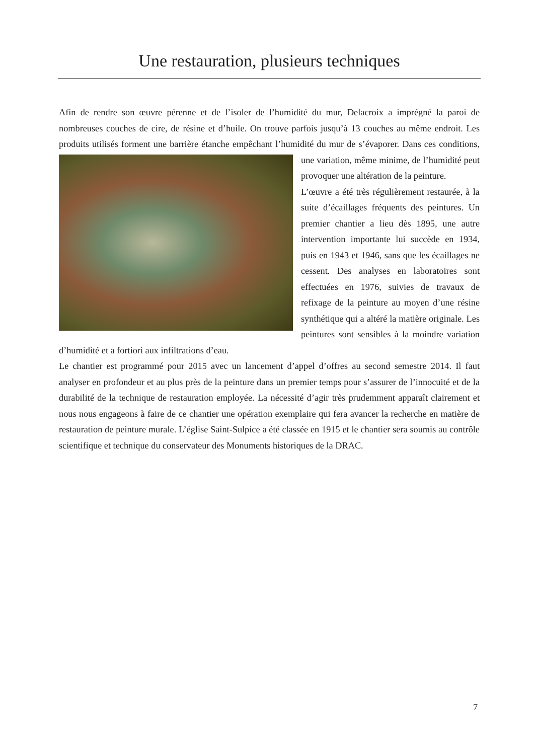Une restauration, plusieurs techniques
Afin de rendre son œuvre pérenne et de l’isoler de l’humidité du mur, Delacroix a imprégné la paroi de nombreuses couches de cire, de résine et d’huile. On trouve parfois jusqu’à 13 couches au même endroit. Les produits utilisés forment une barrière étanche empêchant l’humidité du mur de s’évaporer. Dans ces conditions, une variation, même minime, de l’humidité peut provoquer une altération de la peinture.
L’œuvre a été très régulièrement restaurée, à la suite d’écaillages fréquents des peintures. Un premier chantier a lieu dès 1895, une autre intervention importante lui succède en 1934, puis en 1943 et 1946, sans que les écaillages ne cessent. Des analyses en laboratoires sont effectuées en 1976, suivies de travaux de refixage de la peinture au moyen d’une résine synthétique qui a altéré la matière originale. Les peintures sont sensibles à la moindre variation d’humidité et a fortiori aux infiltrations d’eau.
Le chantier est programmé pour 2015 avec un lancement d’appel d’offres au second semestre 2014. Il faut analyser en profondeur et au plus près de la peinture dans un premier temps pour s’assurer de l’innocuité et de la durabilité de la technique de restauration employée. La nécessité d’agir très prudemment apparaît clairement et nous nous engageons à faire de ce chantier une opération exemplaire qui fera avancer la recherche en matière de restauration de peinture murale. L’église Saint-Sulpice a été classée en 1915 et le chantier sera soumis au contrôle scientifique et technique du conservateur des Monuments historiques de la DRAC.
7